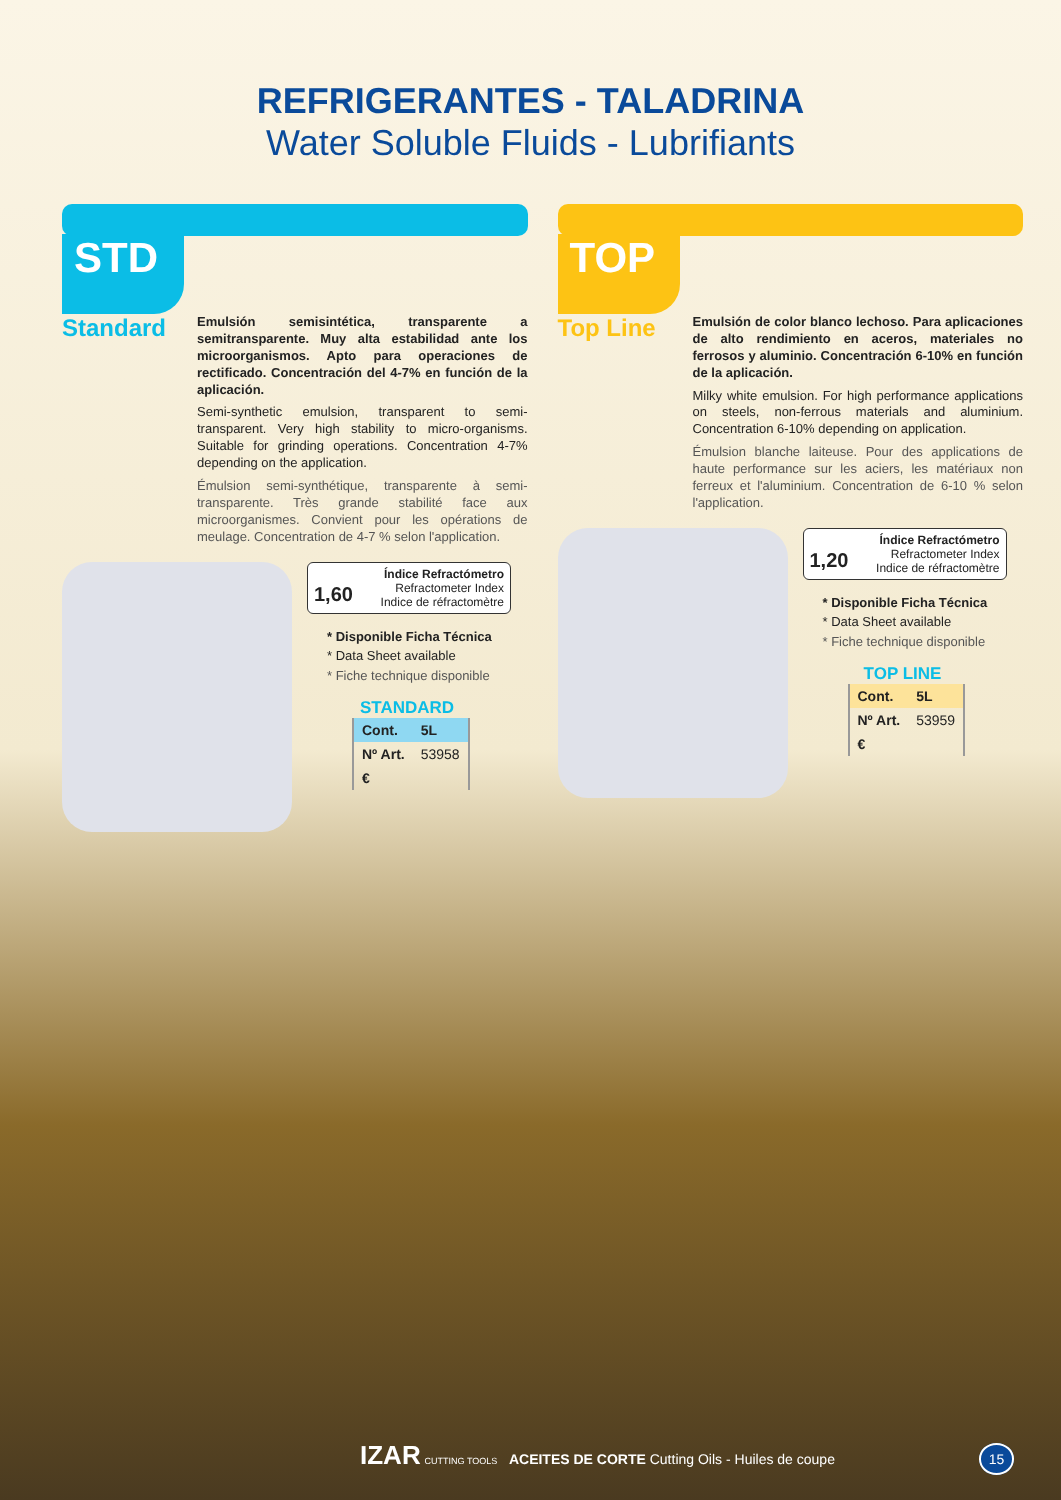REFRIGERANTES - TALADRINA
Water Soluble Fluids - Lubrifiants
STD
Standard
Emulsión semisintética, transparente a semitransparente. Muy alta estabilidad ante los microorganismos. Apto para operaciones de rectificado. Concentración del 4-7% en función de la aplicación.
Semi-synthetic emulsion, transparent to semi-transparent. Very high stability to micro-organisms. Suitable for grinding operations. Concentration 4-7% depending on the application.
Émulsion semi-synthétique, transparente à semi-transparente. Très grande stabilité face aux microorganismes. Convient pour les opérations de meulage. Concentration de 4-7 % selon l'application.
1,60 Índice Refractómetro
Refractometer Index
Indice de réfractomètre
* Disponible Ficha Técnica
* Data Sheet available
* Fiche technique disponible
STANDARD
| Cont. | 5L |
| --- | --- |
| Nº Art. | 53958 |
| € | |
TOP
Top Line
Emulsión de color blanco lechoso. Para aplicaciones de alto rendimiento en aceros, materiales no ferrosos y aluminio. Concentración 6-10% en función de la aplicación.
Milky white emulsion. For high performance applications on steels, non-ferrous materials and aluminium. Concentration 6-10% depending on application.
Émulsion blanche laiteuse. Pour des applications de haute performance sur les aciers, les matériaux non ferreux et l'aluminium. Concentration de 6-10 % selon l'application.
1,20 Índice Refractómetro
Refractometer Index
Indice de réfractomètre
* Disponible Ficha Técnica
* Data Sheet available
* Fiche technique disponible
TOP LINE
| Cont. | 5L |
| --- | --- |
| Nº Art. | 53959 |
| € | |
IZAR CUTTING TOOLS ACEITES DE CORTE Cutting Oils - Huiles de coupe 15